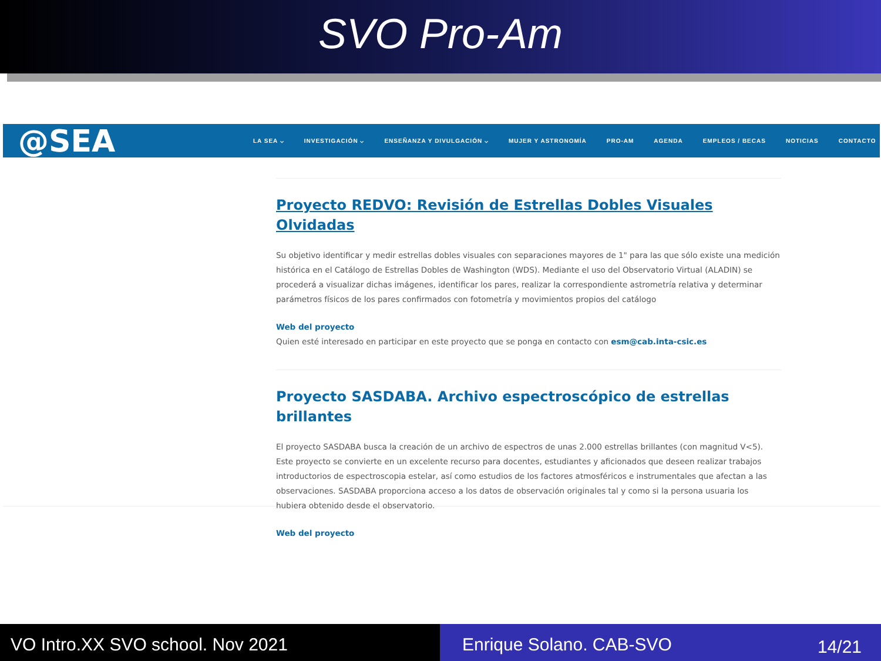SVO Pro-Am
@SEA
LA SEA ⌵ INVESTIGACIÓN ⌵ ENSEÑANZA Y DIVULGACIÓN ⌵ MUJER Y ASTRONOMÍA PRO-AM AGENDA EMPLEOS / BECAS NOTICIAS CONTACTO
Proyecto REDVO: Revisión de Estrellas Dobles Visuales Olvidadas
Su objetivo identificar y medir estrellas dobles visuales con separaciones mayores de 1" para las que sólo existe una medición histórica en el Catálogo de Estrellas Dobles de Washington (WDS). Mediante el uso del Observatorio Virtual (ALADIN) se procederá a visualizar dichas imágenes, identificar los pares, realizar la correspondiente astrometría relativa y determinar parámetros físicos de los pares confirmados con fotometría y movimientos propios del catálogo
Web del proyecto
Quien esté interesado en participar en este proyecto que se ponga en contacto con esm@cab.inta-csic.es
Proyecto SASDABA. Archivo espectroscópico de estrellas brillantes
El proyecto SASDABA busca la creación de un archivo de espectros de unas 2.000 estrellas brillantes (con magnitud V<5). Este proyecto se convierte en un excelente recurso para docentes, estudiantes y aficionados que deseen realizar trabajos introductorios de espectroscopia estelar, así como estudios de los factores atmosféricos e instrumentales que afectan a las observaciones. SASDABA proporciona acceso a los datos de observación originales tal y como si la persona usuaria los hubiera obtenido desde el observatorio.
Web del proyecto
VO Intro.XX SVO school. Nov 2021 Enrique Solano. CAB-SVO 14/21